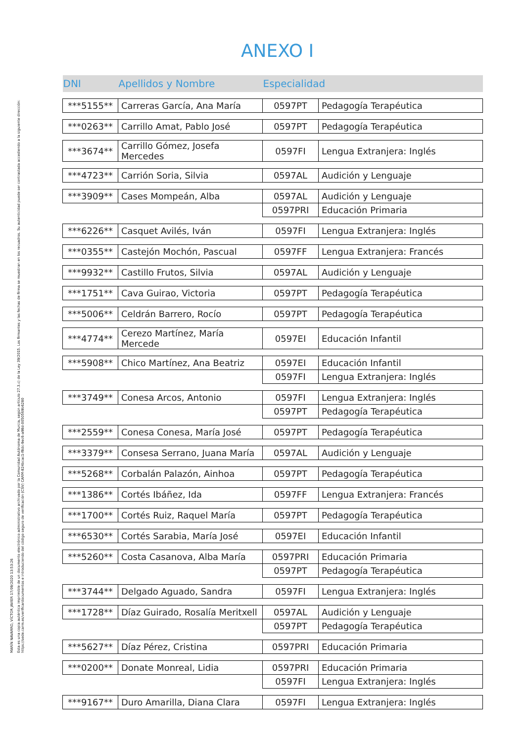MARÍN NAVARRO, VÍCTOR JAVIER 17/09/2020 13:53:26
Esta es una copia auténtica imprimible de un documento electrónico administrativo archivado por la Comunidad Autónoma de Murcia, según artículo 27.3.c) de la Ley 39/2015. Los firmantes y las fechas de firma se muestran en los recuadros. Su autenticidad puede ser contrastada accediendo a la siguiente dirección: https://sede.carm.es/verificardocumentos e introduciendo del código seguro de verificación (CSV) CARM-824bcac1-f8dc-9ec6-a98d-0050569b6280
ANEXO I
| DNI | Apellidos y Nombre | Especialidad | |
| --- | --- | --- | --- |
| ***5155** | Carreras García, Ana María | 0597PT | Pedagogía Terapéutica |
| ***0263** | Carrillo Amat, Pablo José | 0597PT | Pedagogía Terapéutica |
| ***3674** | Carrillo Gómez, Josefa Mercedes | 0597FI | Lengua Extranjera: Inglés |
| ***4723** | Carrión Soria, Silvia | 0597AL | Audición y Lenguaje |
| ***3909** | Cases Mompeán, Alba | 0597AL | Audición y Lenguaje |
| | | 0597PRI | Educación Primaria |
| ***6226** | Casquet Avilés, Iván | 0597FI | Lengua Extranjera: Inglés |
| ***0355** | Castejón Mochón, Pascual | 0597FF | Lengua Extranjera: Francés |
| ***9932** | Castillo Frutos, Silvia | 0597AL | Audición y Lenguaje |
| ***1751** | Cava Guirao, Victoria | 0597PT | Pedagogía Terapéutica |
| ***5006** | Celdrán Barrero, Rocío | 0597PT | Pedagogía Terapéutica |
| ***4774** | Cerezo Martínez, María Mercede | 0597EI | Educación Infantil |
| ***5908** | Chico Martínez, Ana Beatriz | 0597EI | Educación Infantil |
| | | 0597FI | Lengua Extranjera: Inglés |
| ***3749** | Conesa Arcos, Antonio | 0597FI | Lengua Extranjera: Inglés |
| | | 0597PT | Pedagogía Terapéutica |
| ***2559** | Conesa Conesa, María José | 0597PT | Pedagogía Terapéutica |
| ***3379** | Consesa Serrano, Juana María | 0597AL | Audición y Lenguaje |
| ***5268** | Corbalán Palazón, Ainhoa | 0597PT | Pedagogía Terapéutica |
| ***1386** | Cortés Ibáñez, Ida | 0597FF | Lengua Extranjera: Francés |
| ***1700** | Cortés Ruiz, Raquel María | 0597PT | Pedagogía Terapéutica |
| ***6530** | Cortés Sarabia, María José | 0597EI | Educación Infantil |
| ***5260** | Costa Casanova, Alba María | 0597PRI | Educación Primaria |
| | | 0597PT | Pedagogía Terapéutica |
| ***3744** | Delgado Aguado, Sandra | 0597FI | Lengua Extranjera: Inglés |
| ***1728** | Díaz Guirado, Rosalía Meritxell | 0597AL | Audición y Lenguaje |
| | | 0597PT | Pedagogía Terapéutica |
| ***5627** | Díaz Pérez, Cristina | 0597PRI | Educación Primaria |
| ***0200** | Donate Monreal, Lidia | 0597PRI | Educación Primaria |
| | | 0597FI | Lengua Extranjera: Inglés |
| ***9167** | Duro Amarilla, Diana Clara | 0597FI | Lengua Extranjera: Inglés |